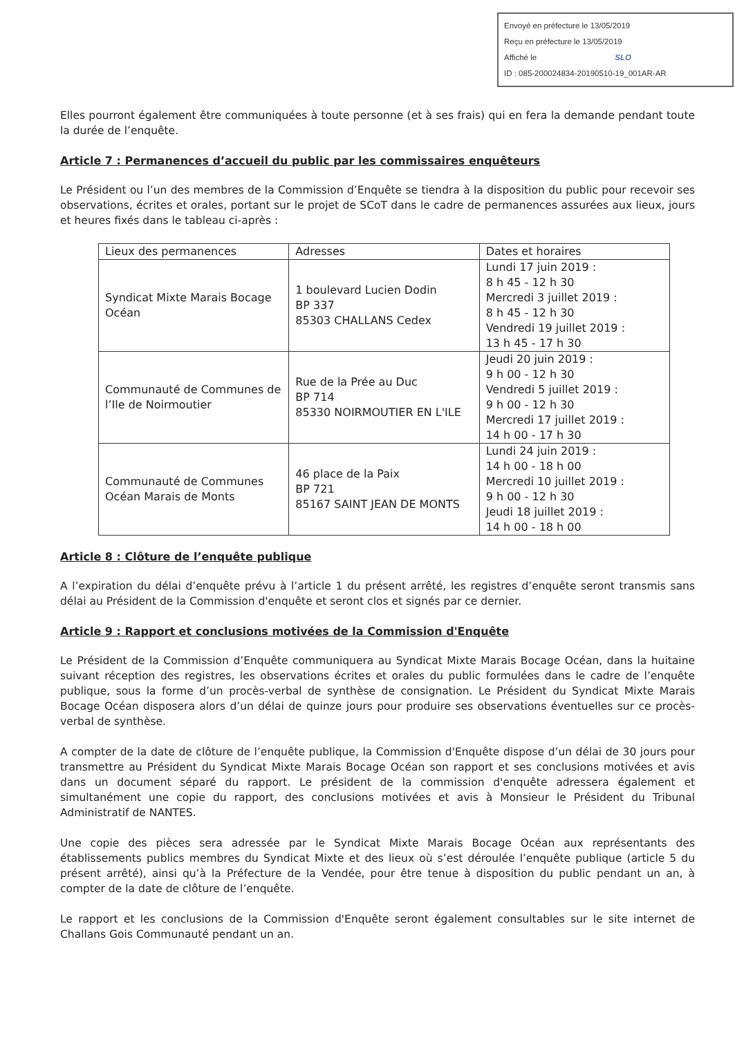Envoyé en préfecture le 13/05/2019
Reçu en préfecture le 13/05/2019
Affiché le SLO
ID : 085-200024834-20190510-19_001AR-AR
Elles pourront également être communiquées à toute personne (et à ses frais) qui en fera la demande pendant toute la durée de l’enquête.
Article 7 : Permanences d’accueil du public par les commissaires enquêteurs
Le Président ou l’un des membres de la Commission d’Enquête se tiendra à la disposition du public pour recevoir ses observations, écrites et orales, portant sur le projet de SCoT dans le cadre de permanences assurées aux lieux, jours et heures fixés dans le tableau ci-après :
| Lieux des permanences | Adresses | Dates et horaires |
| Syndicat Mixte Marais Bocage Océan | 1 boulevard Lucien Dodin BP 337 85303 CHALLANS Cedex | Lundi 17 juin 2019 : 8 h 45 - 12 h 30 Mercredi 3 juillet 2019 : 8 h 45 - 12 h 30 Vendredi 19 juillet 2019 : 13 h 45 - 17 h 30 |
| Communauté de Communes de l’Ile de Noirmoutier | Rue de la Prée au Duc BP 714 85330 NOIRMOUTIER EN L'ILE | Jeudi 20 juin 2019 : 9 h 00 - 12 h 30 Vendredi 5 juillet 2019 : 9 h 00 - 12 h 30 Mercredi 17 juillet 2019 : 14 h 00 - 17 h 30 |
| Communauté de Communes Océan Marais de Monts | 46 place de la Paix BP 721 85167 SAINT JEAN DE MONTS | Lundi 24 juin 2019 : 14 h 00 - 18 h 00 Mercredi 10 juillet 2019 : 9 h 00 - 12 h 30 Jeudi 18 juillet 2019 : 14 h 00 - 18 h 00 |
Article 8 : Clôture de l’enquête publique
A l’expiration du délai d’enquête prévu à l’article 1 du présent arrêté, les registres d’enquête seront transmis sans délai au Président de la Commission d'enquête et seront clos et signés par ce dernier.
Article 9 : Rapport et conclusions motivées de la Commission d'Enquête
Le Président de la Commission d’Enquête communiquera au Syndicat Mixte Marais Bocage Océan, dans la huitaine suivant réception des registres, les observations écrites et orales du public formulées dans le cadre de l’enquête publique, sous la forme d’un procès-verbal de synthèse de consignation. Le Président du Syndicat Mixte Marais Bocage Océan disposera alors d’un délai de quinze jours pour produire ses observations éventuelles sur ce procès-verbal de synthèse.
A compter de la date de clôture de l’enquête publique, la Commission d'Enquête dispose d’un délai de 30 jours pour transmettre au Président du Syndicat Mixte Marais Bocage Océan son rapport et ses conclusions motivées et avis dans un document séparé du rapport. Le président de la commission d'enquête adressera également et simultanément une copie du rapport, des conclusions motivées et avis à Monsieur le Président du Tribunal Administratif de NANTES.
Une copie des pièces sera adressée par le Syndicat Mixte Marais Bocage Océan aux représentants des établissements publics membres du Syndicat Mixte et des lieux où s’est déroulée l’enquête publique (article 5 du présent arrêté), ainsi qu’à la Préfecture de la Vendée, pour être tenue à disposition du public pendant un an, à compter de la date de clôture de l’enquête.
Le rapport et les conclusions de la Commission d'Enquête seront également consultables sur le site internet de Challans Gois Communauté pendant un an.